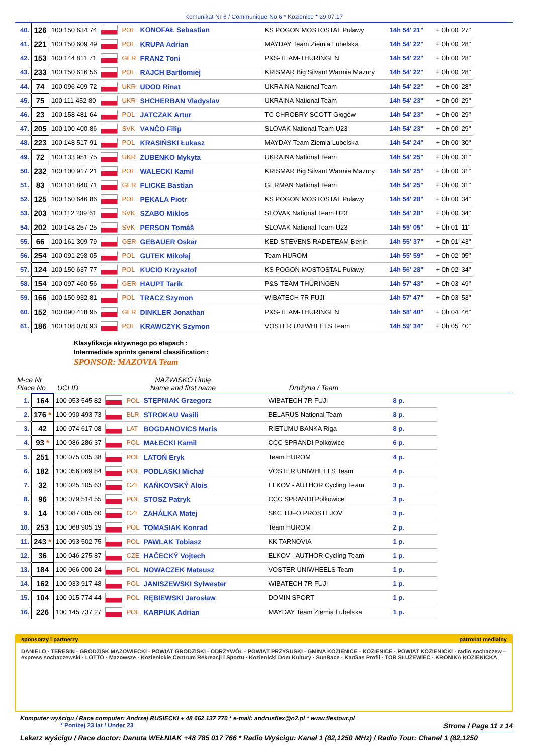Komunikat Nr 6 / Communique No 6 * Kozienice * 29.07.17
| 40. | 126 | 100 150 634 74 | | POL | KONOFAŁ Sebastian | KS POGON MOSTOSTAL Puławy | 14h 54' 21" | + 0h 00' 27" |
| 41. | 221 | 100 150 609 49 | | POL | KRUPA Adrian | MAYDAY Team Ziemia Lubelska | 14h 54' 22" | + 0h 00' 28" |
| 42. | 153 | 100 144 811 71 | | GER | FRANZ Toni | P&S-TEAM-THÜRINGEN | 14h 54' 22" | + 0h 00' 28" |
| 43. | 233 | 100 150 616 56 | | POL | RAJCH Bartłomiej | KRISMAR Big Silvant Warmia Mazury | 14h 54' 22" | + 0h 00' 28" |
| 44. | 74 | 100 096 409 72 | | UKR | UDOD Rinat | UKRAINA National Team | 14h 54' 22" | + 0h 00' 28" |
| 45. | 75 | 100 111 452 80 | | UKR | SHCHERBAN Vladyslav | UKRAINA National Team | 14h 54' 23" | + 0h 00' 29" |
| 46. | 23 | 100 158 481 64 | | POL | JATCZAK Artur | TC CHROBRY SCOTT Głogów | 14h 54' 23" | + 0h 00' 29" |
| 47. | 205 | 100 100 400 86 | | SVK | VANČO Filip | SLOVAK National Team U23 | 14h 54' 23" | + 0h 00' 29" |
| 48. | 223 | 100 148 517 91 | | POL | KRASIŃSKI Łukasz | MAYDAY Team Ziemia Lubelska | 14h 54' 24" | + 0h 00' 30" |
| 49. | 72 | 100 133 951 75 | | UKR | ZUBENKO Mykyta | UKRAINA National Team | 14h 54' 25" | + 0h 00' 31" |
| 50. | 232 | 100 100 917 21 | | POL | WALECKI Kamil | KRISMAR Big Silvant Warmia Mazury | 14h 54' 25" | + 0h 00' 31" |
| 51. | 83 | 100 101 840 71 | | GER | FLICKE Bastian | GERMAN National Team | 14h 54' 25" | + 0h 00' 31" |
| 52. | 125 | 100 150 646 86 | | POL | PĘKALA Piotr | KS POGON MOSTOSTAL Puławy | 14h 54' 28" | + 0h 00' 34" |
| 53. | 203 | 100 112 209 61 | | SVK | SZABO Miklos | SLOVAK National Team U23 | 14h 54' 28" | + 0h 00' 34" |
| 54. | 202 | 100 148 257 25 | | SVK | PERSON Tomáš | SLOVAK National Team U23 | 14h 55' 05" | + 0h 01' 11" |
| 55. | 66 | 100 161 309 79 | | GER | GEBAUER Oskar | KED-STEVENS RADETEAM Berlin | 14h 55' 37" | + 0h 01' 43" |
| 56. | 254 | 100 091 298 05 | | POL | GUTEK Mikołaj | Team HUROM | 14h 55' 59" | + 0h 02' 05" |
| 57. | 124 | 100 150 637 77 | | POL | KUCIO Krzysztof | KS POGON MOSTOSTAL Puławy | 14h 56' 28" | + 0h 02' 34" |
| 58. | 154 | 100 097 460 56 | | GER | HAUPT Tarik | P&S-TEAM-THÜRINGEN | 14h 57' 43" | + 0h 03' 49" |
| 59. | 166 | 100 150 932 81 | | POL | TRACZ Szymon | WIBATECH 7R FUJI | 14h 57' 47" | + 0h 03' 53" |
| 60. | 152 | 100 090 418 95 | | GER | DINKLER Jonathan | P&S-TEAM-THÜRINGEN | 14h 58' 40" | + 0h 04' 46" |
| 61. | 186 | 100 108 070 93 | | POL | KRAWCZYK Szymon | VOSTER UNIWHEELS Team | 14h 59' 34" | + 0h 05' 40" |
Klasyfikacja aktywnego po etapach :
Intermediate sprints general classification :
SPONSOR: MAZOVIA Team
M-ce Nr
Place No
UCI ID NAZWISKO i imię
Name and first name
Drużyna / Team
| 1. | 164 | 100 053 545 82 | | POL | STĘPNIAK Grzegorz | WIBATECH 7R FUJI | 8 p. |
| 2. | 176 * | 100 090 493 73 | | BLR | STROKAU Vasili | BELARUS National Team | 8 p. |
| 3. | 42 | 100 074 617 08 | | LAT | BOGDANOVICS Maris | RIETUMU BANKA Riga | 8 p. |
| 4. | 93 * | 100 086 286 37 | | POL | MAŁECKI Kamil | CCC SPRANDI Polkowice | 6 p. |
| 5. | 251 | 100 075 035 38 | | POL | LATOŃ Eryk | Team HUROM | 4 p. |
| 6. | 182 | 100 056 069 84 | | POL | PODLASKI Michał | VOSTER UNIWHEELS Team | 4 p. |
| 7. | 32 | 100 025 105 63 | | CZE | KAŇKOVSKÝ Alois | ELKOV - AUTHOR Cycling Team | 3 p. |
| 8. | 96 | 100 079 514 55 | | POL | STOSZ Patryk | CCC SPRANDI Polkowice | 3 p. |
| 9. | 14 | 100 087 085 60 | | CZE | ZAHÁLKA Matej | SKC TUFO PROSTEJOV | 3 p. |
| 10. | 253 | 100 068 905 19 | | POL | TOMASIAK Konrad | Team HUROM | 2 p. |
| 11. | 243 * | 100 093 502 75 | | POL | PAWLAK Tobiasz | KK TARNOVIA | 1 p. |
| 12. | 36 | 100 046 275 87 | | CZE | HAČECKÝ Vojtech | ELKOV - AUTHOR Cycling Team | 1 p. |
| 13. | 184 | 100 066 000 24 | | POL | NOWACZEK Mateusz | VOSTER UNIWHEELS Team | 1 p. |
| 14. | 162 | 100 033 917 48 | | POL | JANISZEWSKI Sylwester | WIBATECH 7R FUJI | 1 p. |
| 15. | 104 | 100 015 774 44 | | POL | RĘBIEWSKI Jarosław | DOMIN SPORT | 1 p. |
| 16. | 226 | 100 145 737 27 | | POL | KARPIUK Adrian | MAYDAY Team Ziemia Lubelska | 1 p. |
sponsorzy i partnerzy patronat medialny
DANIELO · TERESIN · GRODZISK MAZOWIECKI · POWIAT GRODZISKI · ODRZYWÓŁ · POWIAT PRZYSUSKI · GMINA KOZIENICE · KOZIENICE · POWIAT KOZIENICKI · radio sochaczew · express sochaczewski · LOTTO · Mazowsze · Kozienickie Centrum Rekreacji i Sportu · Kozienicki Dom Kultury · SunRace · KarGas Profil · TOR SŁUŻEWIEC · KRONIKA KOZIENICKA
Komputer wyścigu / Race computer: Andrzej RUSIECKI + 48 662 137 770 * e-mail: andrusflex@o2.pl * www.flextour.pl
* Poniżej 23 lat / Under 23 Strona / Page 11 z 14
Lekarz wyścigu / Race doctor: Danuta WEŁNIAK +48 785 017 766 * Radio Wyścigu: Kanał 1 (82,1250 MHz) / Radio Tour: Chanel 1 (82,1250